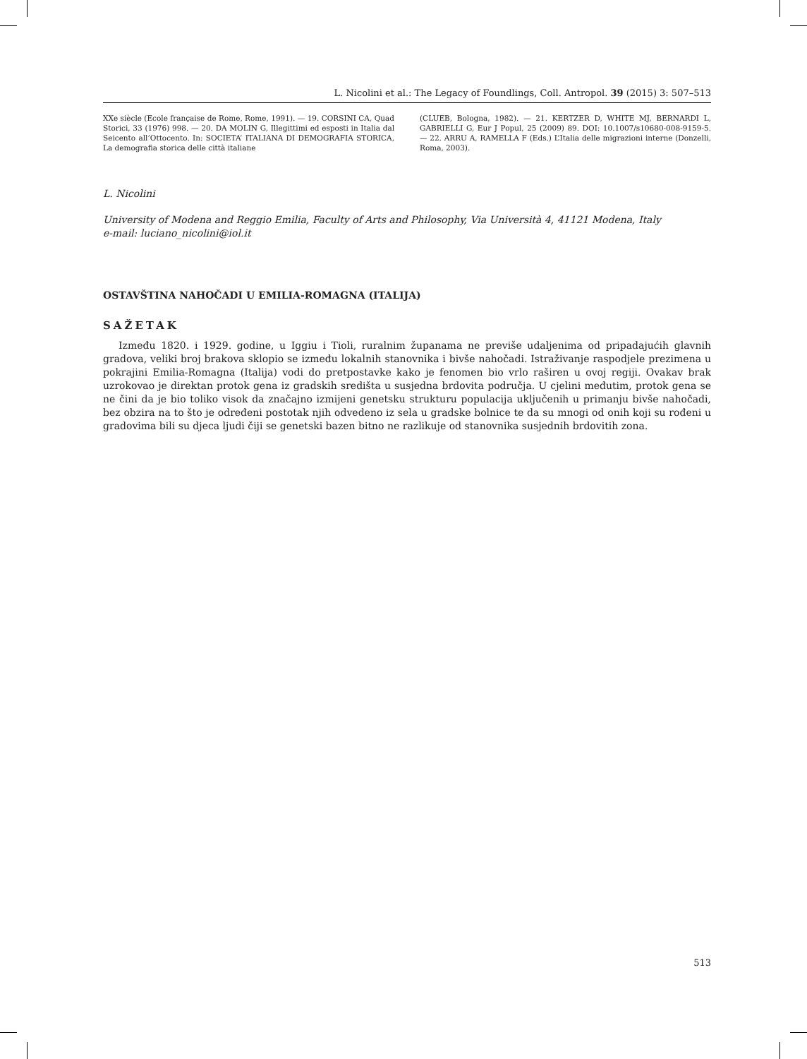L. Nicolini et al.: The Legacy of Foundlings, Coll. Antropol. 39 (2015) 3: 507–513
XXe siècle (Ecole française de Rome, Rome, 1991). — 19. CORSINI CA, Quad Storici, 33 (1976) 998. — 20. DA MOLIN G, Illegittimi ed esposti in Italia dal Seicento all’Ottocento. In: SOCIETA’ ITALIANA DI DEMOGRAFIA STORICA, La demografia storica delle città italiane
(CLUEB, Bologna, 1982). — 21. KERTZER D, WHITE MJ, BERNARDI L, GABRIELLI G, Eur J Popul, 25 (2009) 89. DOI: 10.1007/s10680-008-9159-5. — 22. ARRU A, RAMELLA F (Eds.) L’Italia delle migrazioni interne (Donzelli, Roma, 2003).
L. Nicolini
University of Modena and Reggio Emilia, Faculty of Arts and Philosophy, Via Università 4, 41121 Modena, Italy
e-mail: luciano_nicolini@iol.it
OSTAVŠTINA NAHOČADI U EMILIA-ROMAGNA (ITALIJA)
SAŽETAK
Između 1820. i 1929. godine, u Iggiu i Tioli, ruralnim županama ne previše udaljenima od pripadajućih glavnih gradova, veliki broj brakova sklopio se između lokalnih stanovnika i bivše nahočadi. Istraživanje raspodjele prezimena u pokrajini Emilia-Romagna (Italija) vodi do pretpostavke kako je fenomen bio vrlo raširen u ovoj regiji. Ovakav brak uzrokovao je direktan protok gena iz gradskih središta u susjedna brdovita područja. U cjelini međutim, protok gena se ne čini da je bio toliko visok da značajno izmijeni genetsku strukturu populacija uključenih u primanju bivše nahočadi, bez obzira na to što je određeni postotak njih odvedeno iz sela u gradske bolnice te da su mnogi od onih koji su rođeni u gradovima bili su djeca ljudi čiji se genetski bazen bitno ne razlikuje od stanovnika susjednih brdovitih zona.
513